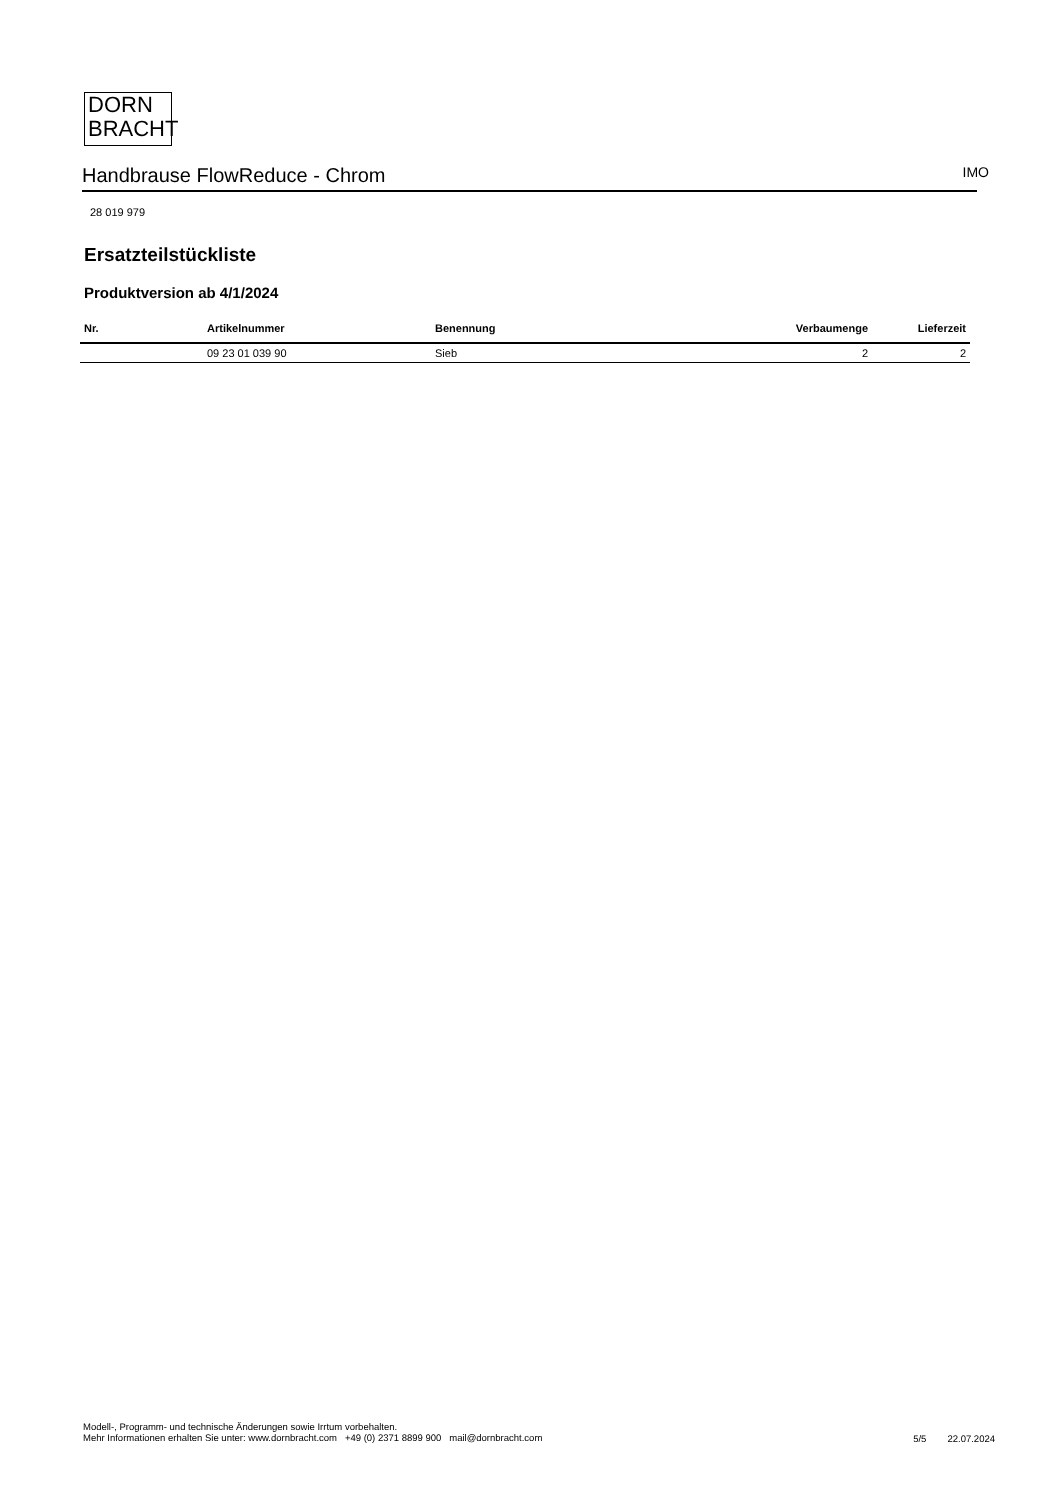DORN
BRACHT
Handbrause FlowReduce - Chrom
IMO
28 019 979
Ersatzteilstückliste
Produktversion ab 4/1/2024
| Nr. | Artikelnummer | Benennung | Verbaumenge | Lieferzeit |
| --- | --- | --- | --- | --- |
| | 09 23 01 039 90 | Sieb | 2 | 2 |
Modell-, Programm- und technische Änderungen sowie Irrtum vorbehalten.
Mehr Informationen erhalten Sie unter: www.dornbracht.com +49 (0) 2371 8899 900 mail@dornbracht.com
5/5 22.07.2024